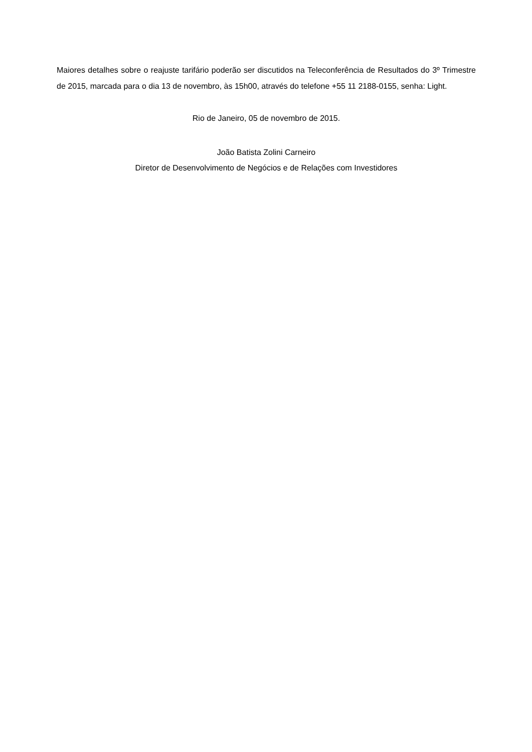Maiores detalhes sobre o reajuste tarifário poderão ser discutidos na Teleconferência de Resultados do 3º Trimestre de 2015, marcada para o dia 13 de novembro, às 15h00, através do telefone +55 11 2188-0155, senha: Light.
Rio de Janeiro, 05 de novembro de 2015.
João Batista Zolini Carneiro
Diretor de Desenvolvimento de Negócios e de Relações com Investidores